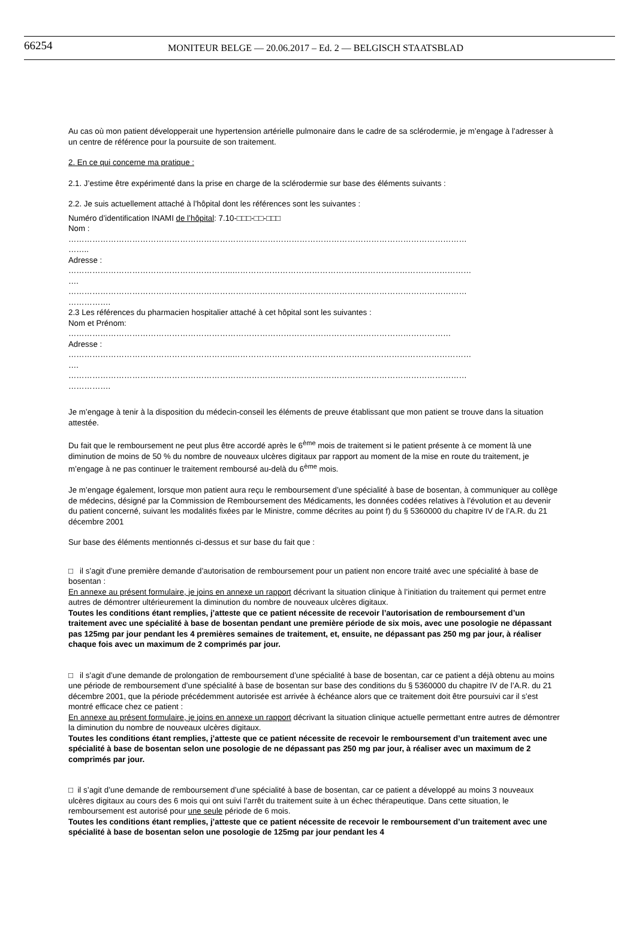66254 MONITEUR BELGE — 20.06.2017 – Ed. 2 — BELGISCH STAATSBLAD
Au cas où mon patient développerait une hypertension artérielle pulmonaire dans le cadre de sa sclérodermie, je m’engage à l’adresser à un centre de référence pour la poursuite de son traitement.
2. En ce qui concerne ma pratique :
2.1. J’estime être expérimenté dans la prise en charge de la sclérodermie sur base des éléments suivants :
2.2. Je suis actuellement attaché à l’hôpital dont les références sont les suivantes :
Numéro d’identification INAMI de l’hôpital: 7.10-□□□-□□-□□□
Nom :
……………………………………………………………………………………………………………………………………
……..
Adresse :
……………………………………………………..………………………………………………………………………………
….
……………………………………………………………………………………………………………………………………
…………….
2.3 Les références du pharmacien hospitalier attaché à cet hôpital sont les suivantes :
Nom et Prénom:
………………………………………………………………………………………………………………………………
Adresse :
……………………………………………………..………………………………………………………………………………
….
……………………………………………………………………………………………………………………………………
…………….
Je m’engage à tenir à la disposition du médecin-conseil les éléments de preuve établissant que mon patient se trouve dans la situation attestée.
Du fait que le remboursement ne peut plus être accordé après le 6<sup>ème</sup> mois de traitement si le patient présente à ce moment là une diminution de moins de 50 % du nombre de nouveaux ulcères digitaux par rapport au moment de la mise en route du traitement, je m’engage à ne pas continuer le traitement remboursé au-delà du 6<sup>ème</sup> mois.
Je m’engage également, lorsque mon patient aura reçu le remboursement d’une spécialité à base de bosentan, à communiquer au collège de médecins, désigné par la Commission de Remboursement des Médicaments, les données codées relatives à l’évolution et au devenir du patient concerné, suivant les modalités fixées par le Ministre, comme décrites au point f) du § 5360000 du chapitre IV de l’A.R. du 21 décembre 2001
Sur base des éléments mentionnés ci-dessus et sur base du fait que :
□ il s’agit d’une première demande d’autorisation de remboursement pour un patient non encore traité avec une spécialité à base de bosentan :
En annexe au présent formulaire, je joins en annexe un rapport décrivant la situation clinique à l’initiation du traitement qui permet entre autres de démontrer ultérieurement la diminution du nombre de nouveaux ulcères digitaux.
Toutes les conditions étant remplies, j’atteste que ce patient nécessite de recevoir l’autorisation de remboursement d’un traitement avec une spécialité à base de bosentan pendant une première période de six mois, avec une posologie ne dépassant pas 125mg par jour pendant les 4 premières semaines de traitement, et, ensuite, ne dépassant pas 250 mg par jour, à réaliser chaque fois avec un maximum de 2 comprimés par jour.
□ il s’agit d’une demande de prolongation de remboursement d’une spécialité à base de bosentan, car ce patient a déjà obtenu au moins une période de remboursement d’une spécialité à base de bosentan sur base des conditions du § 5360000 du chapitre IV de l’A.R. du 21 décembre 2001, que la période précédemment autorisée est arrivée à échéance alors que ce traitement doit être poursuivi car il s’est montré efficace chez ce patient :
En annexe au présent formulaire, je joins en annexe un rapport décrivant la situation clinique actuelle permettant entre autres de démontrer la diminution du nombre de nouveaux ulcères digitaux.
Toutes les conditions étant remplies, j’atteste que ce patient nécessite de recevoir le remboursement d’un traitement avec une spécialité à base de bosentan selon une posologie de ne dépassant pas 250 mg par jour, à réaliser avec un maximum de 2 comprimés par jour.
□ il s’agit d’une demande de remboursement d’une spécialité à base de bosentan, car ce patient a développé au moins 3 nouveaux ulcères digitaux au cours des 6 mois qui ont suivi l’arrêt du traitement suite à un échec thérapeutique. Dans cette situation, le remboursement est autorisé pour une seule période de 6 mois.
Toutes les conditions étant remplies, j’atteste que ce patient nécessite de recevoir le remboursement d’un traitement avec une spécialité à base de bosentan selon une posologie de 125mg par jour pendant les 4